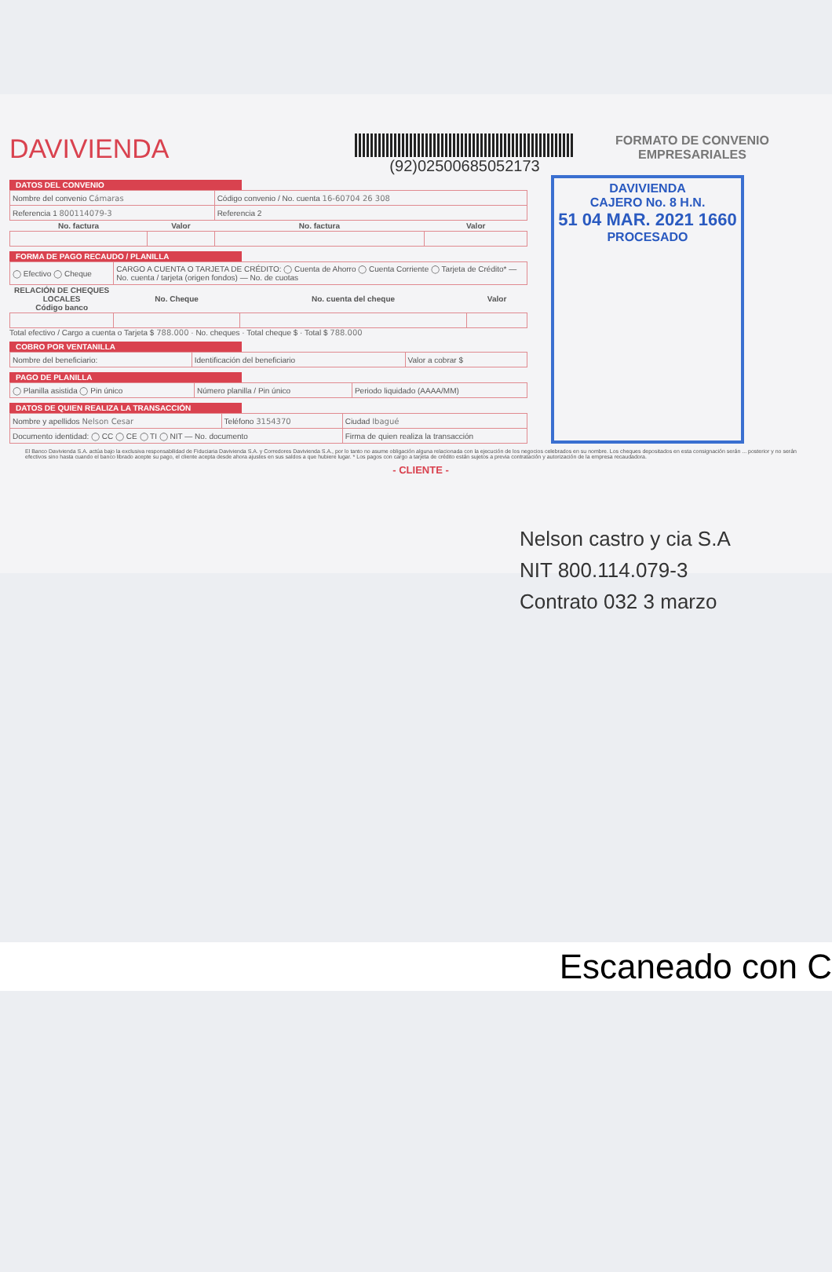DAVIVIENDA
(92)02500685052173
FORMATO DE CONVENIO EMPRESARIALES
DATOS DEL CONVENIO
| Nombre del convenio Cámaras | | Código convenio / No. cuenta 16-60704 26 308 | |
| Referencia 1 800114079-3 | | Referencia 2 | |
| No. factura | Valor | No. factura | Valor |
FORMA DE PAGO RECAUDO / PLANILLA
| ◯ Efectivo ◯ Cheque | CARGO A CUENTA O TARJETA DE CRÉDITO: ◯ Cuenta de Ahorro ◯ Cuenta Corriente ◯ Tarjeta de Crédito* — No. cuenta / tarjeta (origen fondos) — No. de cuotas | | |
| RELACIÓN DE CHEQUES LOCALES Código banco | No. Cheque | No. cuenta del cheque | Valor |
Total efectivo / Cargo a cuenta o Tarjeta $ 788.000 · No. cheques · Total cheque $ · Total $ 788.000
COBRO POR VENTANILLA
| Nombre del beneficiario: | Identificación del beneficiario | Valor a cobrar $ |
PAGO DE PLANILLA
| ◯ Planilla asistida ◯ Pin único | Número planilla / Pin único | Periodo liquidado (AAAA/MM) |
DATOS DE QUIEN REALIZA LA TRANSACCIÓN
| Nombre y apellidos Nelson Cesar | Teléfono 3154370 | Ciudad Ibagué |
| Documento identidad: ◯ CC ◯ CE ◯ TI ◯ NIT — No. documento | | Firma de quien realiza la transacción |
DAVIVIENDA
CAJERO No. 8 H.N.
51 04 MAR. 2021 1660
PROCESADO
El Banco Davivienda S.A. actúa bajo la exclusiva responsabilidad de Fiduciaria Davivienda S.A. y Corredores Davivienda S.A., por lo tanto no asume obligación alguna relacionada con la ejecución de los negocios celebrados en su nombre. Los cheques depositados en esta consignación serán ... posterior y no serán efectivos sino hasta cuando el banco librado acepte su pago, el cliente acepta desde ahora ajustes en sus saldos a que hubiere lugar. * Los pagos con cargo a tarjeta de crédito están sujetos a previa contratación y autorización de la empresa recaudadora.
- CLIENTE -
Nelson castro y cia S.A
NIT 800.114.079-3
Contrato 032 3 marzo
Escaneado con C